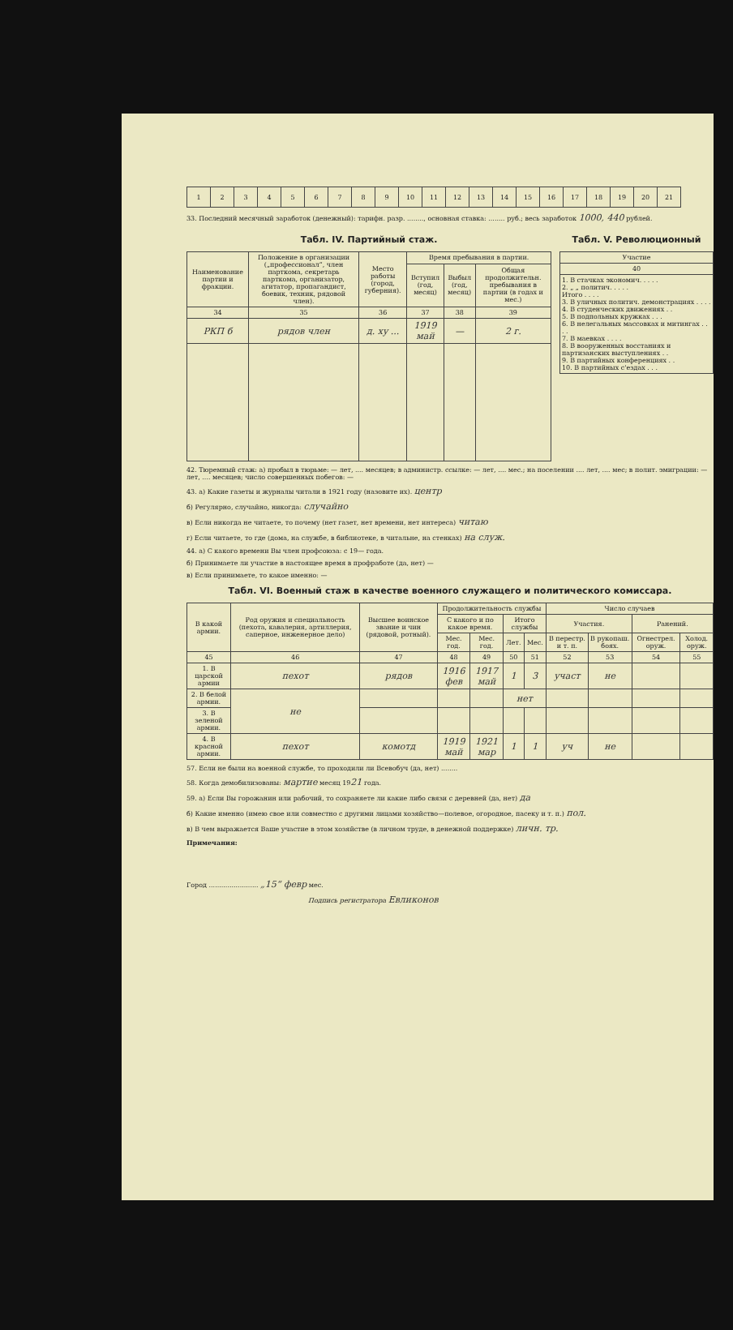| 1 | 2 | 3 | 4 | 5 | 6 | 7 | 8 | 9 | 10 | 11 | 12 | 13 | 14 | 15 | 16 | 17 | 18 | 19 | 20 | 21 |
33. Последний месячный заработок (денежный): тарифн. разр. ........, основная ставка: ........ руб.; весь заработок 1000, 440 рублей.
Табл. IV. Партийный стаж.
| Наименование партии и фракции. | Положение в организации („профессионал“, член парткома, секретарь парткома, организатор, агитатор, пропагандист, боевик, техник, рядовой член). | Место работы (город, губерния). | Время пребывания в партии. | | |
| --- | --- | --- | --- | --- | --- |
| | | | Вступил (год, месяц) | Выбыл (год, месяц) | Общая продолжительн. пребывания в партии (в годах и мес.) |
| 34 | 35 | 36 | 37 | 38 | 39 |
| РКП б | рядов член | д. ху ... | 1919 май | — | 2 г. |
Табл. V. Революционный
| Участие |
| --- |
| 40 |
| 1. В стачках экономич. . . . . 2. „ „ политич. . . . . Итого . . . . 3. В уличных политич. демонстрациях . . . . 4. В студенческих движениях . . 5. В подпольных кружках . . . 6. В нелегальных массовках и митингах . . . . 7. В маевках . . . . 8. В вооруженных восстаниях и партизанских выступлениях . . 9. В партийных конференциях . . 10. В партийных с'ездах . . . |
42. Тюремный стаж: а) пробыл в тюрьме: — лет, .... месяцев; в администр. ссылке: — лет, .... мес.; на поселении .... лет, .... мес; в полит. эмиграции: — лет, .... месяцев; число совершенных побегов: —
43. а) Какие газеты и журналы читали в 1921 году (назовите их). центр
б) Регулярно, случайно, никогда: случайно
в) Если никогда не читаете, то почему (нет газет, нет времени, нет интереса) читаю
г) Если читаете, то где (дома, на службе, в библиотеке, в читальне, на стенках) на служ.
44. а) С какого времени Вы член профсоюза: с 19— года.
б) Принимаете ли участие в настоящее время в профработе (да, нет) —
в) Если принимаете, то какое именно: —
Табл. VI. Военный стаж в качестве военного служащего и политического комиссара.
| В какой армии. | Род оружия и специальность (пехота, кавалерия, артиллерия, саперное, инженерное дело) | Высшее воинское звание и чин (рядовой, ротный). | Продолжительность службы | | | | Число случаев | | | |
| --- | --- | --- | --- | --- | --- | --- | --- | --- | --- | --- |
| | | | С какого и по какое время. | | Итого службы | | Участия. | | Ранений. | |
| | | | Мес. год. | Мес. год. | Лет. | Мес. | В перестр. и т. п. | В рукопаш. боях. | Огнестрел. оруж. | Холод. оруж. |
| 45 | 46 | 47 | 48 | 49 | 50 | 51 | 52 | 53 | 54 | 55 |
| 1. В царской армии | пехот | рядов | 1916 фев | 1917 май | 1 | 3 | участ | не | | |
| 2. В белой армии. | не | | | | нет | | | | | |
| 3. В зеленой армии. | | | | | | | | | | |
| 4. В красной армии. | пехот | комотд | 1919 май | 1921 мар | 1 | 1 | уч | не | | |
57. Если не были на военной службе, то проходили ли Всевобуч (да, нет) ........
58. Когда демобилизованы: мартие месяц 1921 года.
59. а) Если Вы горожанин или рабочий, то сохраняете ли какие либо связи с деревней (да, нет) да
б) Какие именно (имею свое или совместно с другими лицами хозяйство—полевое, огородное, пасеку и т. п.) пол.
в) В чем выражается Ваше участие в этом хозяйстве (в личном труде, в денежной поддержке) личн. тр.
Примечания:
Город ........................ „15“ февр мес.
Подпись регистратора Евликонов